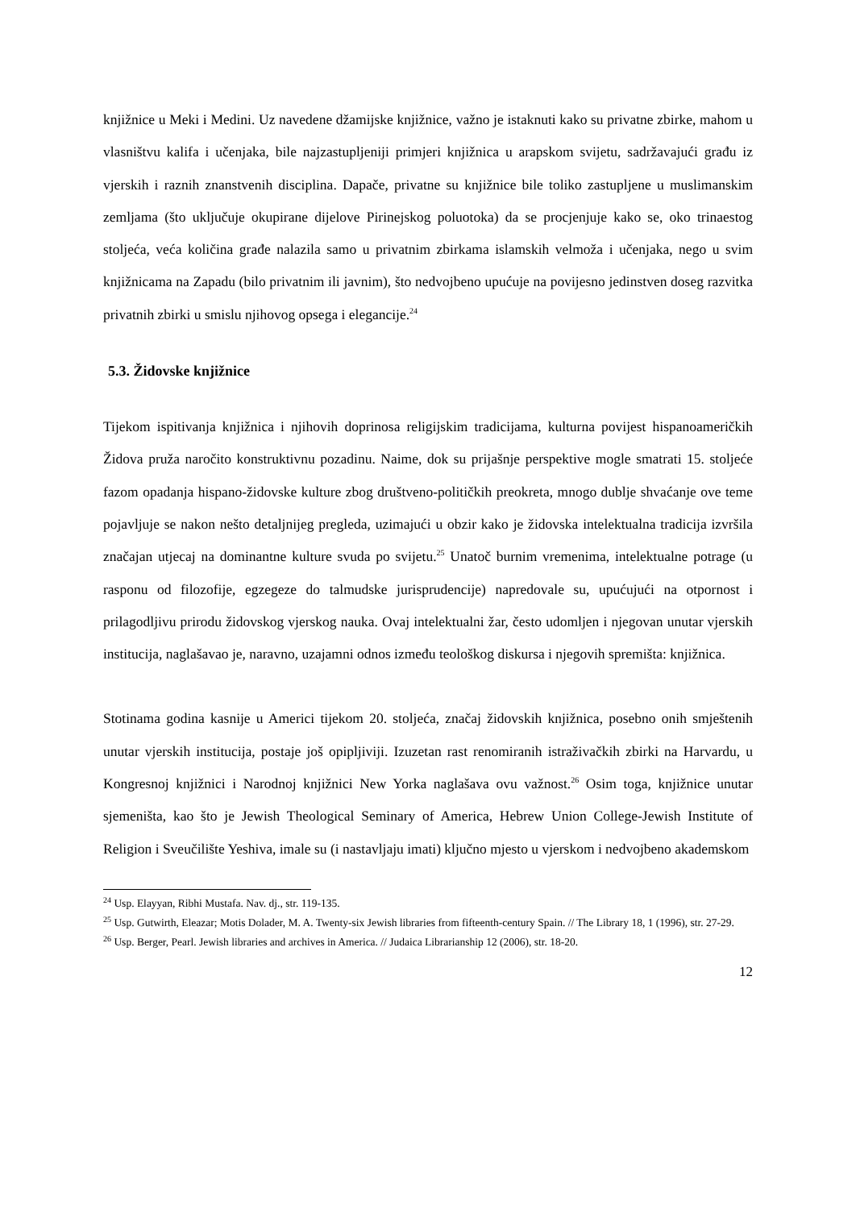knjižnice u Meki i Medini. Uz navedene džamijske knjižnice, važno je istaknuti kako su privatne zbirke, mahom u vlasništvu kalifa i učenjaka, bile najzastupljeniji primjeri knjižnica u arapskom svijetu, sadržavajući građu iz vjerskih i raznih znanstvenih disciplina. Dapače, privatne su knjižnice bile toliko zastupljene u muslimanskim zemljama (što uključuje okupirane dijelove Pirinejskog poluotoka) da se procjenjuje kako se, oko trinaestog stoljeća, veća količina građe nalazila samo u privatnim zbirkama islamskih velmoža i učenjaka, nego u svim knjižnicama na Zapadu (bilo privatnim ili javnim), što nedvojbeno upućuje na povijesno jedinstven doseg razvitka privatnih zbirki u smislu njihovog opsega i elegancije.<sup>24</sup>
5.3. Židovske knjižnice
Tijekom ispitivanja knjižnica i njihovih doprinosa religijskim tradicijama, kulturna povijest hispanoameričkih Židova pruža naročito konstruktivnu pozadinu. Naime, dok su prijašnje perspektive mogle smatrati 15. stoljeće fazom opadanja hispano-židovske kulture zbog društveno-političkih preokreta, mnogo dublje shvaćanje ove teme pojavljuje se nakon nešto detaljnijeg pregleda, uzimajući u obzir kako je židovska intelektualna tradicija izvršila značajan utjecaj na dominantne kulture svuda po svijetu.<sup>25</sup> Unatoč burnim vremenima, intelektualne potrage (u rasponu od filozofije, egzegeze do talmudske jurisprudencije) napredovale su, upućujući na otpornost i prilagodljivu prirodu židovskog vjerskog nauka. Ovaj intelektualni žar, često udomljen i njegovan unutar vjerskih institucija, naglašavao je, naravno, uzajamni odnos između teološkog diskursa i njegovih spremišta: knjižnica.
Stotinama godina kasnije u Americi tijekom 20. stoljeća, značaj židovskih knjižnica, posebno onih smještenih unutar vjerskih institucija, postaje još opipljiviji. Izuzetan rast renomiranih istraživačkih zbirki na Harvardu, u Kongresnoj knjižnici i Narodnoj knjižnici New Yorka naglašava ovu važnost.<sup>26</sup> Osim toga, knjižnice unutar sjemeništa, kao što je Jewish Theological Seminary of America, Hebrew Union College-Jewish Institute of Religion i Sveučilište Yeshiva, imale su (i nastavljaju imati) ključno mjesto u vjerskom i nedvojbeno akademskom
<sup>24</sup> Usp. Elayyan, Ribhi Mustafa. Nav. dj., str. 119-135.
<sup>25</sup> Usp. Gutwirth, Eleazar; Motis Dolader, M. A. Twenty-six Jewish libraries from fifteenth-century Spain. // The Library 18, 1 (1996), str. 27-29.
<sup>26</sup> Usp. Berger, Pearl. Jewish libraries and archives in America. // Judaica Librarianship 12 (2006), str. 18-20.
12